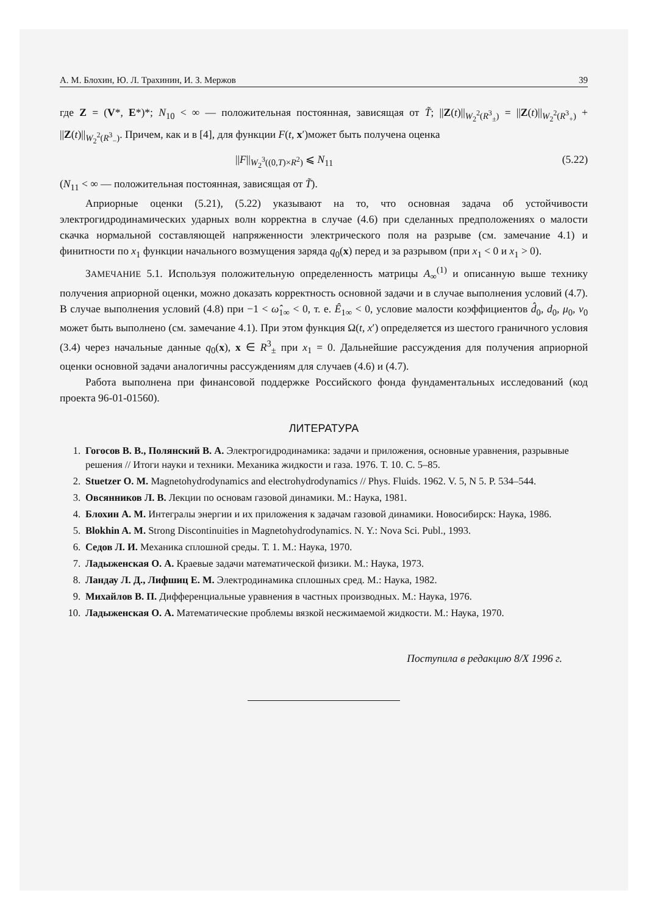А. М. Блохин, Ю. Л. Трахинин, И. З. Мержов 39
где Z = (V*, E*)*; N<sub>10</sub> < ∞ — положительная постоянная, зависящая от T̃; ||Z(t)||<sub>W<sub>2</sub><sup>2</sup>(R<sup>3</sup><sub>±</sub>)</sub> = ||Z(t)||<sub>W<sub>2</sub><sup>2</sup>(R<sup>3</sup><sub>+</sub>)</sub> + ||Z(t)||<sub>W<sub>2</sub><sup>2</sup>(R<sup>3</sup><sub>−</sub>)</sub>. Причем, как и в [4], для функции F(t, x′)может быть получена оценка
||F||<sub>W<sub>2</sub><sup>3</sup>((0,T)×R<sup>2</sup>)</sub> ⩽ N<sub>11</sub> (5.22)
(N<sub>11</sub> < ∞ — положительная постоянная, зависящая от T̃).
Априорные оценки (5.21), (5.22) указывают на то, что основная задача об устойчивости электрогидродинамических ударных волн корректна в случае (4.6) при сделанных предположениях о малости скачка нормальной составляющей напряженности электрического поля на разрыве (см. замечание 4.1) и финитности по x<sub>1</sub> функции начального возмущения заряда q<sub>0</sub>(x) перед и за разрывом (при x<sub>1</sub> < 0 и x<sub>1</sub> > 0).
ЗАМЕЧАНИЕ 5.1. Используя положительную определенность матрицы A<sub>∞</sub><sup>(1)</sup> и описанную выше технику получения априорной оценки, можно доказать корректность основной задачи и в случае выполнения условий (4.7). В случае выполнения условий (4.8) при −1 < ω̂<sub>1∞</sub> < 0, т. е. Ê<sub>1∞</sub> < 0, условие малости коэффициентов d̂<sub>0</sub>, d<sub>0</sub>, μ<sub>0</sub>, ν<sub>0</sub> может быть выполнено (см. замечание 4.1). При этом функция Ω(t, x′) определяется из шестого граничного условия (3.4) через начальные данные q<sub>0</sub>(x), x ∈ R<sup>3</sup><sub>±</sub> при x<sub>1</sub> = 0. Дальнейшие рассуждения для получения априорной оценки основной задачи аналогичны рассуждениям для случаев (4.6) и (4.7).
Работа выполнена при финансовой поддержке Российского фонда фундаментальных исследований (код проекта 96-01-01560).
ЛИТЕРАТУРА
1. Гогосов В. В., Полянский В. А. Электрогидродинамика: задачи и приложения, основные уравнения, разрывные решения // Итоги науки и техники. Механика жидкости и газа. 1976. Т. 10. С. 5–85.
2. Stuetzer O. M. Magnetohydrodynamics and electrohydrodynamics // Phys. Fluids. 1962. V. 5, N 5. P. 534–544.
3. Овсянников Л. В. Лекции по основам газовой динамики. М.: Наука, 1981.
4. Блохин А. М. Интегралы энергии и их приложения к задачам газовой динамики. Новосибирск: Наука, 1986.
5. Blokhin A. M. Strong Discontinuities in Magnetohydrodynamics. N. Y.: Nova Sci. Publ., 1993.
6. Седов Л. И. Механика сплошной среды. Т. 1. М.: Наука, 1970.
7. Ладыженская О. А. Краевые задачи математической физики. М.: Наука, 1973.
8. Ландау Л. Д., Лифшиц Е. М. Электродинамика сплошных сред. М.: Наука, 1982.
9. Михайлов В. П. Дифференциальные уравнения в частных производных. М.: Наука, 1976.
10. Ладыженская О. А. Математические проблемы вязкой несжимаемой жидкости. М.: Наука, 1970.
Поступила в редакцию 8/X 1996 г.